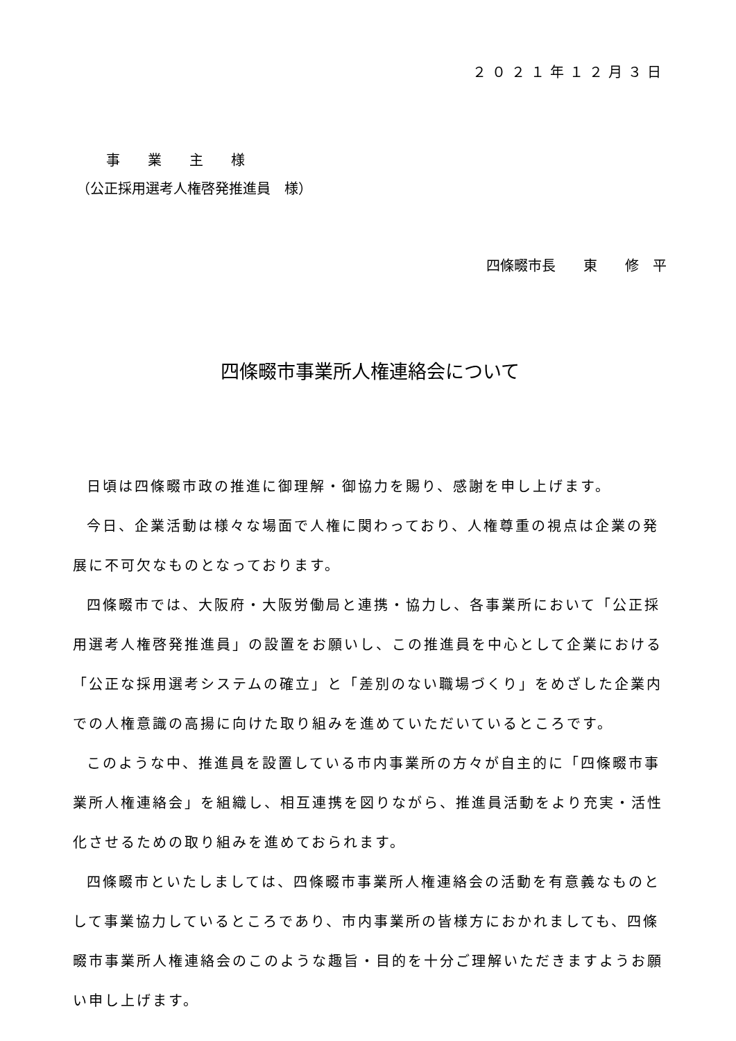２０２１年１２月３日
事業主様
（公正採用選考人権啓発推進員　様）
四條畷市長　　東　　修　平
四條畷市事業所人権連絡会について
日頃は四條畷市政の推進に御理解・御協力を賜り、感謝を申し上げます。
今日、企業活動は様々な場面で人権に関わっており、人権尊重の視点は企業の発展に不可欠なものとなっております。
四條畷市では、大阪府・大阪労働局と連携・協力し、各事業所において「公正採用選考人権啓発推進員」の設置をお願いし、この推進員を中心として企業における「公正な採用選考システムの確立」と「差別のない職場づくり」をめざした企業内での人権意識の高揚に向けた取り組みを進めていただいているところです。
このような中、推進員を設置している市内事業所の方々が自主的に「四條畷市事業所人権連絡会」を組織し、相互連携を図りながら、推進員活動をより充実・活性化させるための取り組みを進めておられます。
四條畷市といたしましては、四條畷市事業所人権連絡会の活動を有意義なものとして事業協力しているところであり、市内事業所の皆様方におかれましても、四條畷市事業所人権連絡会のこのような趣旨・目的を十分ご理解いただきますようお願い申し上げます。